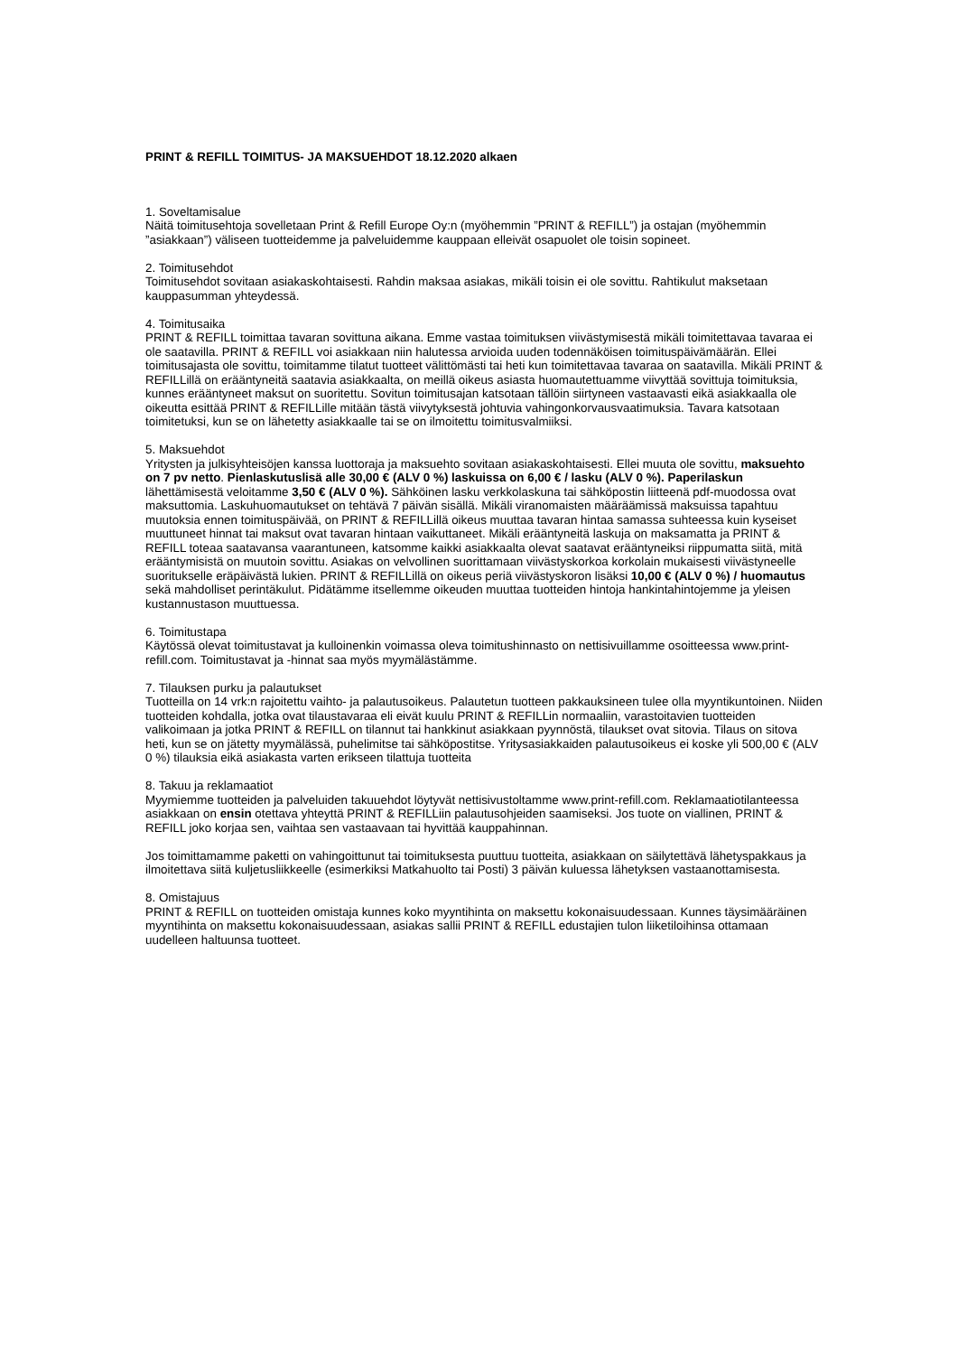PRINT & REFILL TOIMITUS- JA MAKSUEHDOT 18.12.2020 alkaen
1. Soveltamisalue
Näitä toimitusehtoja sovelletaan Print & Refill Europe Oy:n (myöhemmin ”PRINT & REFILL”) ja ostajan (myöhemmin ”asiakkaan”) väliseen tuotteidemme ja palveluidemme kauppaan elleivät osapuolet ole toisin sopineet.
2. Toimitusehdot
Toimitusehdot sovitaan asiakaskohtaisesti. Rahdin maksaa asiakas, mikäli toisin ei ole sovittu. Rahtikulut maksetaan kauppasumman yhteydessä.
4. Toimitusaika
PRINT & REFILL toimittaa tavaran sovittuna aikana. Emme vastaa toimituksen viivästymisestä mikäli toimitettavaa tavaraa ei ole saatavilla. PRINT & REFILL voi asiakkaan niin halutessa arvioida uuden todennäköisen toimituspäivämäärän. Ellei toimitusajasta ole sovittu, toimitamme tilatut tuotteet välittömästi tai heti kun toimitettavaa tavaraa on saatavilla. Mikäli PRINT & REFILLillä on erääntyneitä saatavia asiakkaalta, on meillä oikeus asiasta huomautettuamme viivyttää sovittuja toimituksia, kunnes erääntyneet maksut on suoritettu. Sovitun toimitusajan katsotaan tällöin siirtyneen vastaavasti eikä asiakkaalla ole oikeutta esittää PRINT & REFILLille mitään tästä viivytyksestä johtuvia vahingonkorvausvaatimuksia. Tavara katsotaan toimitetuksi, kun se on lähetetty asiakkaalle tai se on ilmoitettu toimitusvalmiiksi.
5. Maksuehdot
Yritysten ja julkisyhteisöjen kanssa luottoraja ja maksuehto sovitaan asiakaskohtaisesti. Ellei muuta ole sovittu, maksuehto on 7 pv netto. Pienlaskutuslisä alle 30,00 € (ALV 0 %) laskuissa on 6,00 € / lasku (ALV 0 %). Paperilaskun lähettämisestä veloitamme 3,50 € (ALV 0 %). Sähköinen lasku verkkolaskuna tai sähköpostin liitteenä pdf-muodossa ovat maksuttomia. Laskuhuomautukset on tehtävä 7 päivän sisällä. Mikäli viranomaisten määräämissä maksuissa tapahtuu muutoksia ennen toimituspäivää, on PRINT & REFILLillä oikeus muuttaa tavaran hintaa samassa suhteessa kuin kyseiset muuttuneet hinnat tai maksut ovat tavaran hintaan vaikuttaneet. Mikäli erääntyneitä laskuja on maksamatta ja PRINT & REFILL toteaa saatavansa vaarantuneen, katsomme kaikki asiakkaalta olevat saatavat erääntyneiksi riippumatta siitä, mitä erääntymisistä on muutoin sovittu. Asiakas on velvollinen suorittamaan viivästyskorkoa korkolain mukaisesti viivästyneelle suoritukselle eräpäivästä lukien. PRINT & REFILLillä on oikeus periä viivästyskoron lisäksi 10,00 € (ALV 0 %) / huomautus sekä mahdolliset perintäkulut. Pidätämme itsellemme oikeuden muuttaa tuotteiden hintoja hankintahintojemme ja yleisen kustannustason muuttuessa.
6. Toimitustapa
Käytössä olevat toimitustavat ja kulloinenkin voimassa oleva toimitushinnasto on nettisivuillamme osoitteessa www.print-refill.com. Toimitustavat ja -hinnat saa myös myymälästämme.
7. Tilauksen purku ja palautukset
Tuotteilla on 14 vrk:n rajoitettu vaihto- ja palautusoikeus. Palautetun tuotteen pakkauksineen tulee olla myyntikuntoinen. Niiden tuotteiden kohdalla, jotka ovat tilaustavaraa eli eivät kuulu PRINT & REFILLin normaaliin, varastoitavien tuotteiden valikoimaan ja jotka PRINT & REFILL on tilannut tai hankkinut asiakkaan pyynnöstä, tilaukset ovat sitovia. Tilaus on sitova heti, kun se on jätetty myymälässä, puhelimitse tai sähköpostitse. Yritysasiakkaiden palautusoikeus ei koske yli 500,00 € (ALV 0 %) tilauksia eikä asiakasta varten erikseen tilattuja tuotteita
8. Takuu ja reklamaatiot
Myymiemme tuotteiden ja palveluiden takuuehdot löytyvät nettisivustoltamme www.print-refill.com. Reklamaatiotilanteessa asiakkaan on ensin otettava yhteyttä PRINT & REFILLiin palautusohjeiden saamiseksi. Jos tuote on viallinen, PRINT & REFILL joko korjaa sen, vaihtaa sen vastaavaan tai hyvittää kauppahinnan.
Jos toimittamamme paketti on vahingoittunut tai toimituksesta puuttuu tuotteita, asiakkaan on säilytettävä lähetyspakkaus ja ilmoitettava siitä kuljetusliikkeelle (esimerkiksi Matkahuolto tai Posti) 3 päivän kuluessa lähetyksen vastaanottamisesta.
8. Omistajuus
PRINT & REFILL on tuotteiden omistaja kunnes koko myyntihinta on maksettu kokonaisuudessaan. Kunnes täysimääräinen myyntihinta on maksettu kokonaisuudessaan, asiakas sallii PRINT & REFILL edustajien tulon liiketiloihinsa ottamaan uudelleen haltuunsa tuotteet.